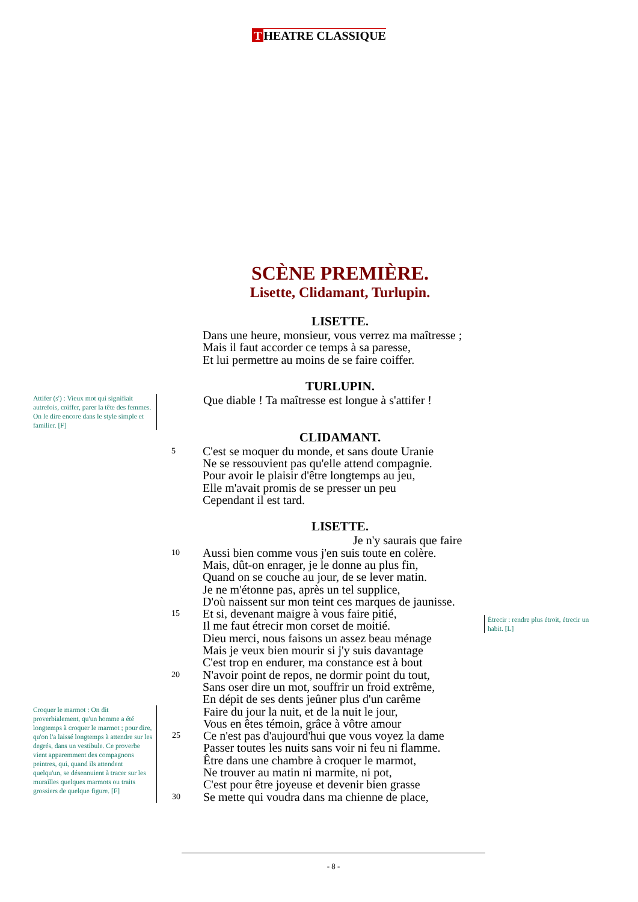T HEATRE CLASSIQUE
SCÈNE PREMIÈRE.
Lisette, Clidamant, Turlupin.
LISETTE.
Dans une heure, monsieur, vous verrez ma maîtresse ;
Mais il faut accorder ce temps à sa paresse,
Et lui permettre au moins de se faire coiffer.
TURLUPIN.
Attifer (s') : Vieux mot qui signifiait autrefois, coiffer, parer la tête des femmes. On le dire encore dans le style simple et familier. [F]
Que diable ! Ta maîtresse est longue à s'attifer !
CLIDAMANT.
5
C'est se moquer du monde, et sans doute Uranie
Ne se ressouvient pas qu'elle attend compagnie.
Pour avoir le plaisir d'être longtemps au jeu,
Elle m'avait promis de se presser un peu
Cependant il est tard.
LISETTE.
Je n'y saurais que faire
10
15
20
Aussi bien comme vous j'en suis toute en colère.
Mais, dût-on enrager, je le donne au plus fin,
Quand on se couche au jour, de se lever matin.
Je ne m'étonne pas, après un tel supplice,
D'où naissent sur mon teint ces marques de jaunisse.
Et si, devenant maigre à vous faire pitié,
Il me faut étrecir mon corset de moitié.
Dieu merci, nous faisons un assez beau ménage
Mais je veux bien mourir si j'y suis davantage
C'est trop en endurer, ma constance est à bout
N'avoir point de repos, ne dormir point du tout,
Sans oser dire un mot, souffrir un froid extrême,
En dépit de ses dents jeûner plus d'un carême
Croquer le marmot : On dit proverbialement, qu'un homme a été longtemps à croquer le marmot ; pour dire, qu'on l'a laissé longtemps à attendre sur les degrés, dans un vestibule. Ce proverbe vient apparemment des compagnons peintres, qui, quand ils attendent quelqu'un, se désennuient à tracer sur les murailles quelques marmots ou traits grossiers de quelque figure. [F]
25
30
Faire du jour la nuit, et de la nuit le jour,
Vous en êtes témoin, grâce à vôtre amour
Ce n'est pas d'aujourd'hui que vous voyez la dame
Passer toutes les nuits sans voir ni feu ni flamme.
Être dans une chambre à croquer le marmot,
Ne trouver au matin ni marmite, ni pot,
C'est pour être joyeuse et devenir bien grasse
Se mette qui voudra dans ma chienne de place,
Étrecir : rendre plus étroit, étrecir un habit. [L]
- 8 -